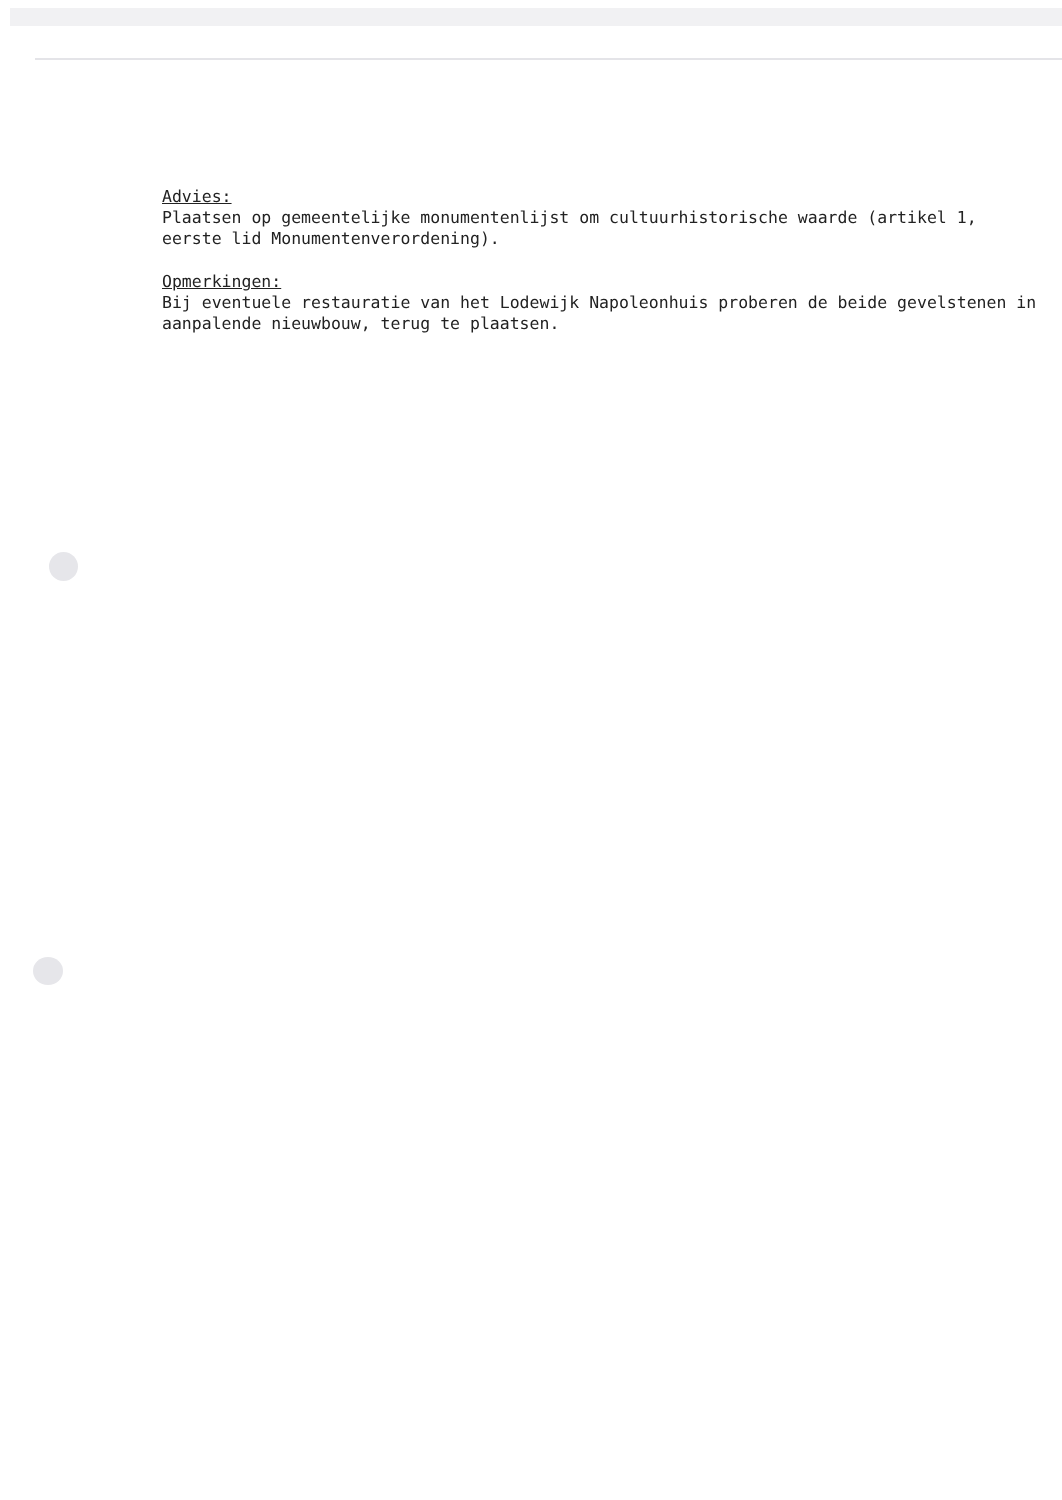Advies:
Plaatsen op gemeentelijke monumentenlijst om cultuurhistorische waarde (artikel 1, eerste lid Monumentenverordening).
Opmerkingen:
Bij eventuele restauratie van het Lodewijk Napoleonhuis proberen de beide gevelstenen in aanpalende nieuwbouw, terug te plaatsen.